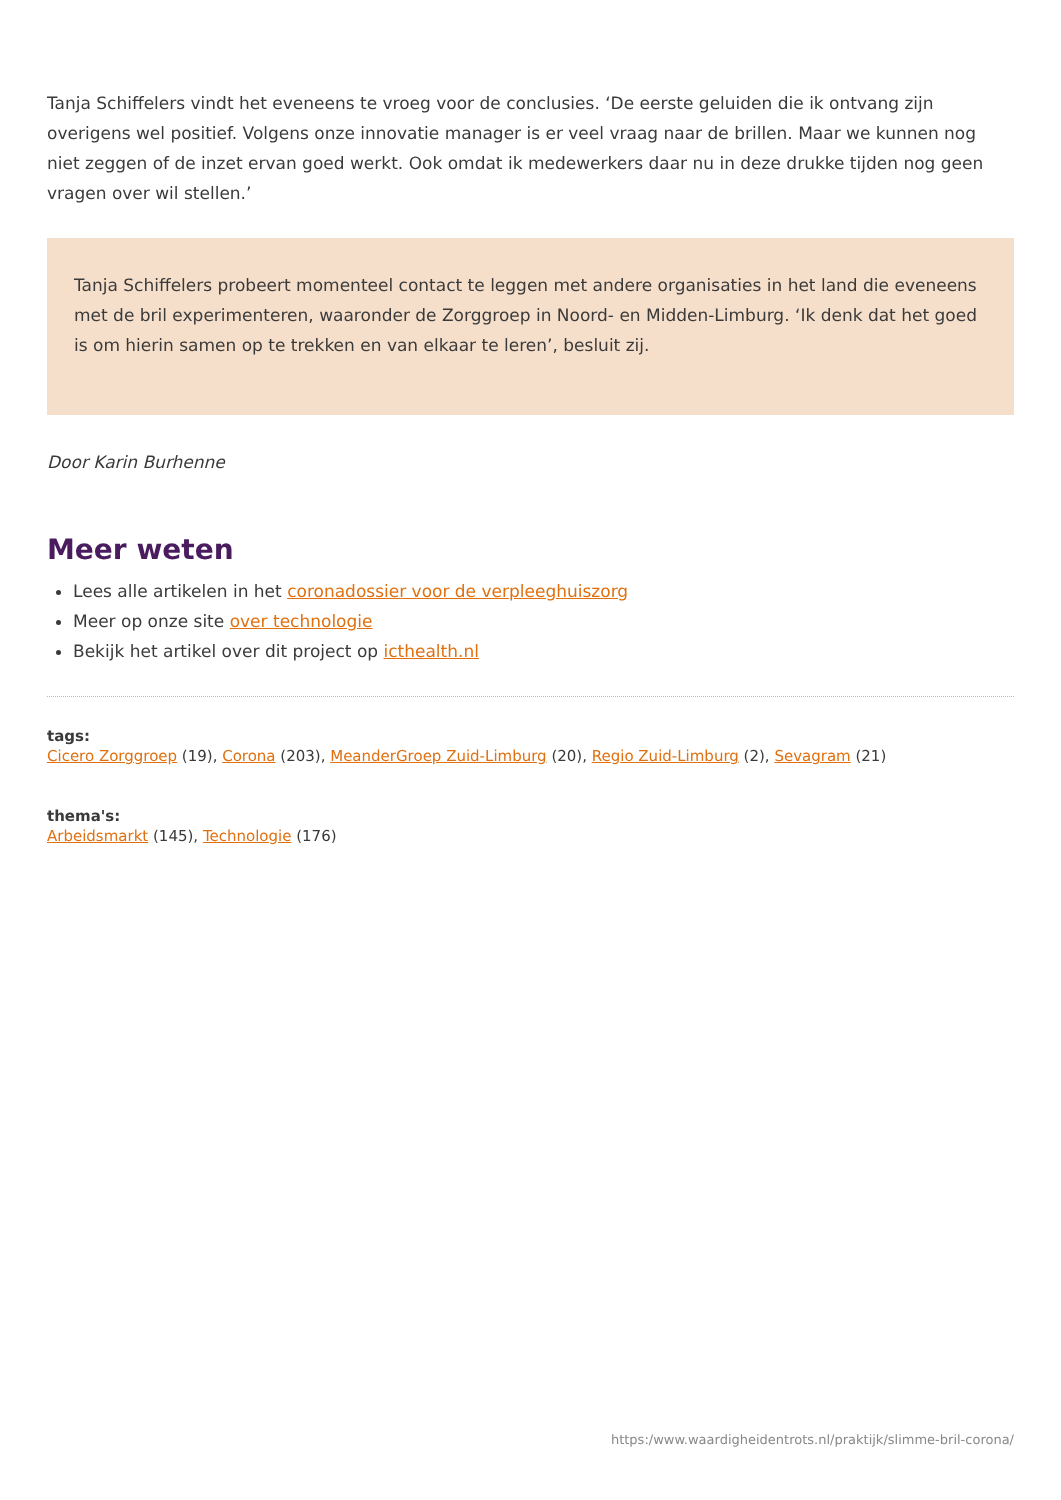Tanja Schiffelers vindt het eveneens te vroeg voor de conclusies. ‘De eerste geluiden die ik ontvang zijn overigens wel positief. Volgens onze innovatie manager is er veel vraag naar de brillen. Maar we kunnen nog niet zeggen of de inzet ervan goed werkt. Ook omdat ik medewerkers daar nu in deze drukke tijden nog geen vragen over wil stellen.’
Tanja Schiffelers probeert momenteel contact te leggen met andere organisaties in het land die eveneens met de bril experimenteren, waaronder de Zorggroep in Noord- en Midden-Limburg. ‘Ik denk dat het goed is om hierin samen op te trekken en van elkaar te leren’, besluit zij.
Door Karin Burhenne
Meer weten
Lees alle artikelen in het coronadossier voor de verpleeghuiszorg
Meer op onze site over technologie
Bekijk het artikel over dit project op icthealth.nl
tags:
Cicero Zorggroep (19), Corona (203), MeanderGroep Zuid-Limburg (20), Regio Zuid-Limburg (2), Sevagram (21)
thema's:
Arbeidsmarkt (145), Technologie (176)
https:/www.waardigheidentrots.nl/praktijk/slimme-bril-corona/